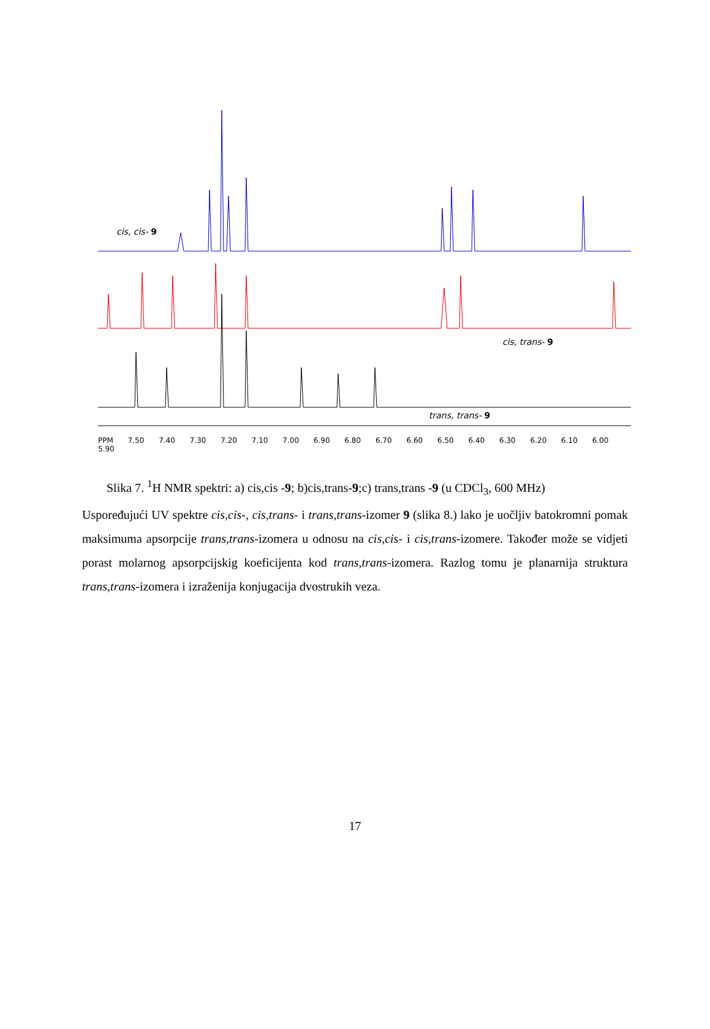PPM 7.50 7.40 7.30 7.20 7.10 7.00 6.90 6.80 6.70 6.60 6.50 6.40 6.30 6.20 6.10 6.00 5.90
cis, cis- 9
cis, trans- 9
trans, trans- 9
Slika 7. <sup>1</sup>H NMR spektri: a) cis,cis -9; b)cis,trans-9;c) trans,trans -9 (u CDCl<sub>3</sub>, 600 MHz)
Uspoređujući UV spektre cis,cis-, cis,trans- i trans,trans-izomer 9 (slika 8.) lako je uočljiv batokromni pomak maksimuma apsorpcije trans,trans-izomera u odnosu na cis,cis- i cis,trans-izomere. Također može se vidjeti porast molarnog apsorpcijskig koeficijenta kod trans,trans-izomera. Razlog tomu je planarnija struktura trans,trans-izomera i izraženija konjugacija dvostrukih veza.
17